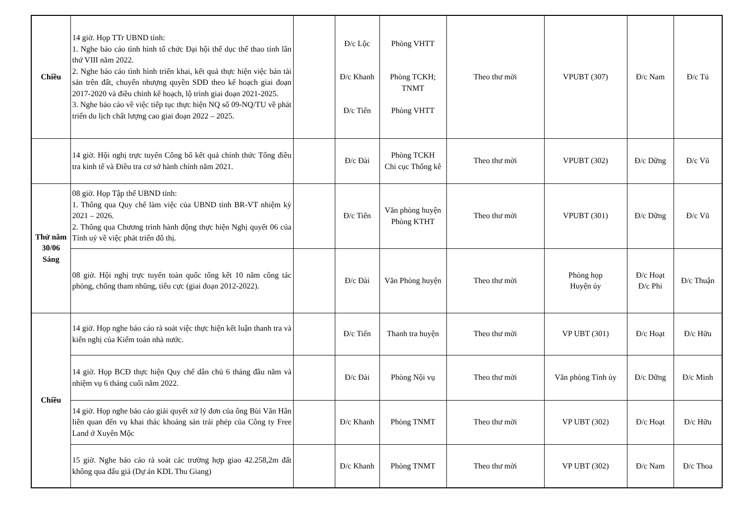| Chiều | 14 giờ. Họp TTr UBND tỉnh: 1. Nghe báo cáo tình hình tổ chức Đại hội thể dục thể thao tỉnh lần thứ VIII năm 2022. 2. Nghe báo cáo tình hình triển khai, kết quả thực hiện việc bán tài sản trên đất, chuyển nhượng quyền SDĐ theo kế hoạch giai đoạn 2017-2020 và điều chỉnh kế hoạch, lộ trình giai đoạn 2021-2025. 3. Nghe báo cáo về việc tiếp tục thực hiện NQ số 09-NQ/TU về phát triển du lịch chất lượng cao giai đoạn 2022 – 2025. | | Đ/c Lộc Đ/c Khanh Đ/c Tiến | Phòng VHTT Phòng TCKH; TNMT Phòng VHTT | Theo thư mời | VPUBT (307) | Đ/c Nam | Đ/c Tú |
| | 14 giờ. Hội nghị trực tuyến Công bố kết quả chính thức Tổng điều tra kinh tế và Điều tra cơ sở hành chính năm 2021. | | Đ/c Đài | Phòng TCKH Chi cục Thống kê | Theo thư mời | VPUBT (302) | Đ/c Dững | Đ/c Vũ |
| Thứ năm 30/06 Sáng | 08 giờ. Họp Tập thể UBND tỉnh: 1. Thông qua Quy chế làm việc của UBND tỉnh BR-VT nhiệm kỳ 2021 – 2026. 2. Thông qua Chương trình hành động thực hiện Nghị quyết 06 của Tỉnh uỷ về việc phát triển đô thị. | | Đ/c Tiến | Văn phòng huyện Phòng KTHT | Theo thư mời | VPUBT (301) | Đ/c Dững | Đ/c Vũ |
| | 08 giờ. Hội nghị trực tuyến toàn quốc tổng kết 10 năm công tác phòng, chống tham nhũng, tiêu cực (giai đoạn 2012-2022). | | Đ/c Đài | Văn Phòng huyện | Theo thư mời | Phòng họp Huyện ủy | Đ/c Hoạt Đ/c Phi | Đ/c Thuận |
| Chiều | 14 giờ. Họp nghe báo cáo rà soát việc thực hiện kết luận thanh tra và kiến nghị của Kiểm toán nhà nước. | | Đ/c Tiến | Thanh tra huyện | Theo thư mời | VP UBT (301) | Đ/c Hoạt | Đ/c Hữu |
| | 14 giờ. Họp BCĐ thực hiện Quy chế dân chủ 6 tháng đầu năm và nhiệm vụ 6 tháng cuối năm 2022. | | Đ/c Đài | Phòng Nội vụ | Theo thư mời | Văn phòng Tỉnh ủy | Đ/c Dững | Đ/c Minh |
| | 14 giờ. Họp nghe báo cáo giải quyết xử lý đơn của ông Bùi Văn Hân liên quan đến vụ khai thác khoáng sản trái phép của Công ty Free Land ở Xuyên Mộc | | Đ/c Khanh | Phòng TNMT | Theo thư mời | VP UBT (302) | Đ/c Hoạt | Đ/c Hữu |
| | 15 giờ. Nghe báo cáo rà soát các trường hợp giao 42.258,2m đất không qua đấu giá (Dự án KDL Thu Giang) | | Đ/c Khanh | Phòng TNMT | Theo thư mời | VP UBT (302) | Đ/c Nam | Đ/c Thoa |